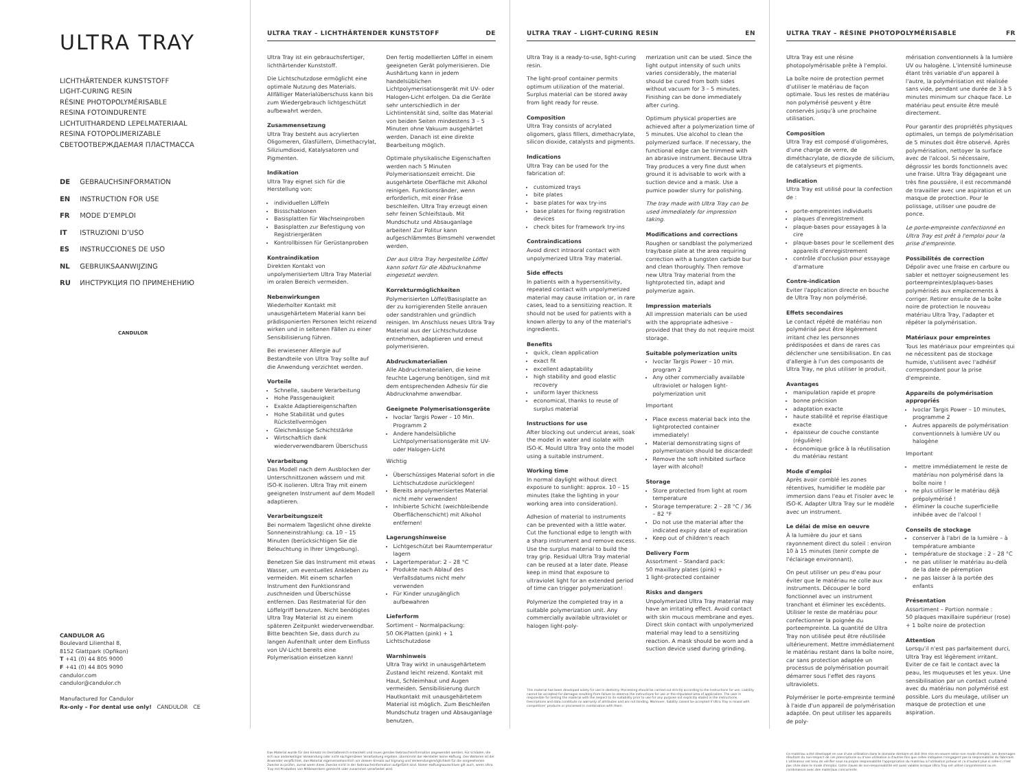ULTRA TRAY
LICHTHÄRTENDER KUNSTSTOFF
LIGHT-CURING RESIN
RÉSINE PHOTOPOLYMÉRISABLE
RESINA FOTOINDURENTE
LICHTUITHARDEND LEPELMATERIAAL
RESINA FOTOPOLIMERIZABLE
СВЕТООТВЕРЖДАЕМАЯ ПЛАСТМАССА
DE GEBRAUCHSINFORMATION
EN INSTRUCTION FOR USE
FR MODE D’EMPLOI
IT ISTRUZIONI D’USO
ES INSTRUCCIONES DE USO
NL GEBRUIKSAANWIJZING
RU ИНСТРУКЦИЯ ПО ПРИМЕНЕНИЮ
CANDULOR
CANDULOR AG
Boulevard Lilienthal 8,
8152 Glattpark (Opfikon)
T +41 (0) 44 805 9000
F +41 (0) 44 805 9090
candulor.com
candulor@candulor.ch
Manufactured for Candulor
Rx-only – For dental use only! CANDULOR CE
ULTRA TRAY – LICHTHÄRTENDER KUNSTSTOFF DE
Ultra Tray ist ein gebrauchsfertiger, lichthärtender Kunststoff.
Die Lichtschutzdose ermöglicht eine optimale Nutzung des Materials. Allfälliger Materialüberschuss kann bis zum Wiedergebrauch lichtgeschützt aufbewahrt werden.
Zusammensetzung
Ultra Tray besteht aus acrylierten Oligomeren, Glasfüllern, Dimethacrylat, Siliziumdioxid, Katalysatoren und Pigmenten.
Indikation
Ultra Tray eignet sich für die Herstellung von:
individuellen Löffeln
Bissschablonen
Basisplatten für Wachseinproben
Basisplatten zur Befestigung von Registriergeräten
Kontrollbissen für Gerüstanproben
Kontraindikation
Direkten Kontakt von unpolymerisiertem Ultra Tray Material im oralen Bereich vermeiden.
Nebenwirkungen
Wiederholter Kontakt mit unausgehärtetem Material kann bei prädisponierten Personen leicht reizend wirken und in seltenen Fällen zu einer Sensibilisierung führen.
Bei erwiesener Allergie auf Bestandteile von Ultra Tray sollte auf die Anwendung verzichtet werden.
Vorteile
Schnelle, saubere Verarbeitung
Hohe Passgenauigkeit
Exakte Adaptiereigenschaften
Hohe Stabilität und gutes Rückstellvermögen
Gleichmässige Schichtstärke
Wirtschaftlich dank wiederverwendbarem Überschuss
Verarbeitung
Das Modell nach dem Ausblocken der Unterschnittzonen wässern und mit ISO-K isolieren. Ultra Tray mit einem geeigneten Instrument auf dem Modell adaptieren.
Verarbeitungszeit
Bei normalem Tageslicht ohne direkte Sonneneinstrahlung: ca. 10 – 15 Minuten (berücksichtigen Sie die Beleuchtung in Ihrer Umgebung).
Benetzen Sie das Instrument mit etwas Wasser, um eventuelles Ankleben zu vermeiden. Mit einem scharfen Instrument den Funktionsrand zuschneiden und Überschüsse entfernen. Das Restmaterial für den Löffelgriff benutzen. Nicht benötigtes Ultra Tray Material ist zu einem späteren Zeitpunkt wiederverwendbar. Bitte beachten Sie, dass durch zu langen Aufenthalt unter dem Einfluss von UV-Licht bereits eine Polymerisation einsetzen kann!
Den fertig modellierten Löffel in einem geeigneten Gerät polymerisieren. Die Aushärtung kann in jedem handelsüblichen Lichtpolymerisationsgerät mit UV- oder Halogen-Licht erfolgen. Da die Geräte sehr unterschiedlich in der Lichtintensität sind, sollte das Material von beiden Seiten mindestens 3 – 5 Minuten ohne Vakuum ausgehärtet werden. Danach ist eine direkte Bearbeitung möglich.
Optimale physikalische Eigenschaften werden nach 5 Minuten Polymerisationszeit erreicht. Die ausgehärtete Oberfläche mit Alkohol reinigen. Funktionsränder, wenn erforderlich, mit einer Fräse beschleifen. Ultra Tray erzeugt einen sehr feinen Schleifstaub. Mit Mundschutz und Absauganlage arbeiten! Zur Politur kann aufgeschlämmtes Bimsmehl verwendet werden.
Der aus Ultra Tray hergestellte Löffel kann sofort für die Abdrucknahme eingesetzt werden.
Korrekturmöglichkeiten
Polymerisierten Löffel/Basisplatte an der zu korrigierenden Stelle anrauen oder sandstrahlen und gründlich reinigen. Im Anschluss neues Ultra Tray Material aus der Lichtschutzdose entnehmen, adaptieren und erneut polymerisieren.
Abdruckmaterialien
Alle Abdruckmaterialien, die keine feuchte Lagerung benötigen, sind mit dem entsprechenden Adhesiv für die Abdrucknahme anwendbar.
Geeignete Polymerisationsgeräte
Ivoclar Targis Power – 10 Min. Programm 2
Andere handelsübliche Lichtpolymerisationsgeräte mit UV- oder Halogen-Licht
Wichtig
Überschüssiges Material sofort in die Lichtschutzdose zurücklegen!
Bereits anpolymerisiertes Material nicht mehr verwenden!
Inhibierte Schicht (weichbleibende Oberflächenschicht) mit Alkohol entfernen!
Lagerungshinweise
Lichtgeschützt bei Raumtemperatur lagern
Lagertemperatur: 2 – 28 °C
Produkte nach Ablauf des Verfallsdatums nicht mehr verwenden
Für Kinder unzugänglich aufbewahren
Lieferform
Sortiment – Normalpackung:
50 OK-Platten (pink) + 1 Lichtschutzdose
Warnhinweis
Ultra Tray wirkt in unausgehärtetem Zustand leicht reizend. Kontakt mit Haut, Schleimhaut und Augen vermeiden. Sensibilisierung durch Hautkontakt mit unausgehärtetem Material ist möglich. Zum Beschleifen Mundschutz tragen und Absauganlage benutzen.
Das Material wurde für den Einsatz im Dentalbereich entwickelt und muss gemäss Gebrauchsinformation angewendet werden. Für Schäden, die sich aus anderweitiger Verwendung oder nicht sachgemässer Verarbeitung ergeben, übernimmt der Hersteller keine Haftung. Des Weiteren ist der Anwender verpflichtet, das Material eigenverantwortlich vor dessen Einsatz auf Eignung und Verwendungsmöglichkeit für die vorgesehenen Zwecke zu prüfen, zumal wenn diese Zwecke nicht in der Gebrauchsinformation aufgeführt sind. Dieser Haftungsausschluss gilt auch, wenn Ultra Tray mit Produkten von Mitbewerbern gemischt oder zusammen verarbeitet wird.
ULTRA TRAY – LIGHT-CURING RESIN EN
Ultra Tray is a ready-to-use, light-curing resin.
The light-proof container permits optimum utilization of the material. Surplus material can be stored away from light ready for reuse.
Composition
Ultra Tray consists of acrylated oligomers, glass fillers, dimethacrylate, silicon dioxide, catalysts and pigments.
Indications
Ultra Tray can be used for the fabrication of:
customized trays
bite plates
base plates for wax try-ins
base plates for fixing registration devices
check bites for framework try-ins
Contraindications
Avoid direct intraoral contact with unpolymerized Ultra Tray material.
Side effects
In patients with a hypersensitivity, repeated contact with unpolymerized material may cause irritation or, in rare cases, lead to a sensitizing reaction. It should not be used for patients with a known allergy to any of the material's ingredients.
Benefits
quick, clean application
exact fit
excellent adaptability
high stability and good elastic recovery
uniform layer thickness
economical, thanks to reuse of surplus material
Instructions for use
After blocking out undercut areas, soak the model in water and isolate with ISO-K. Mould Ultra Tray onto the model using a suitable instrument.
Working time
In normal daylight without direct exposure to sunlight: approx. 10 – 15 minutes (take the lighting in your working area into consideration).
Adhesion of material to instruments can be prevented with a little water. Cut the functional edge to length with a sharp instrument and remove excess. Use the surplus material to build the tray grip. Residual Ultra Tray material can be reused at a later date. Please keep in mind that exposure to ultraviolet light for an extended period of time can trigger polymerization!
Polymerize the completed tray in a suitable polymerization unit. Any commercially available ultraviolet or halogen light-poly-
merization unit can be used. Since the light output intensity of such units varies considerably, the material should be cured from both sides without vacuum for 3 – 5 minutes. Finishing can be done immediately after curing.
Optimum physical properties are achieved after a polymerization time of 5 minutes. Use alcohol to clean the polymerized surface. If necessary, the functional edge can be trimmed with an abrasive instrument. Because Ultra Tray produces a very fine dust when ground it is advisable to work with a suction device and a mask. Use a pumice powder slurry for polishing.
The tray made with Ultra Tray can be used immediately for impression taking.
Modifications and corrections
Roughen or sandblast the polymerized tray/base plate at the area requiring correction with a tungsten carbide bur and clean thoroughly. Then remove new Ultra Tray material from the lightprotected tin, adapt and polymerize again.
Impression materials
All impression materials can be used with the appropriate adhesive – provided that they do not require moist storage.
Suitable polymerization units
Ivoclar Targis Power – 10 min. program 2
Any other commercially available ultraviolet or halogen light-polymerization unit
Important
Place excess material back into the lightprotected container immediately!
Material demonstrating signs of polymerization should be discarded!
Remove the soft inhibited surface layer with alcohol!
Storage
Store protected from light at room temperature
Storage temperature: 2 – 28 °C / 36 – 82 °F
Do not use the material after the indicated expiry date of expiration
Keep out of children's reach
Delivery Form
Assortment – Standard pack:
50 maxillary plates (pink) +
1 light-protected container
Risks and dangers
Unpolymerized Ultra Tray material may have an irritating effect. Avoid contact with skin mucous membrane and eyes. Direct skin contact with unpolymerized material may lead to a sensitizing reaction. A mask should be worn and a suction device used during grinding.
This material has been developed solely for use in dentistry. Processing should be carried out strictly according to the instructions for use. Liability cannot be accepted for damages resulting from failure to observe the instructions for use or the stipulated area of application. The user is responsible for testing the material with the respect to its suitability prior to use for any purpose not explicitly stated in the instructions. Descriptions and data constitute no warranty of attributes and are not binding. Moreover, liability cannot be accepted if Ultra Tray is mixed with competitors' products or processed in combination with them.
ULTRA TRAY – RÉSINE PHOTOPOLYMÉRISABLE FR
Ultra Tray est une résine photopolymérisable prête à l'emploi.
La boîte noire de protection permet d'utiliser le matériau de façon optimale. Tous les restes de matériau non polymérisé peuvent y être conservés jusqu'à une prochaine utilisation.
Composition
Ultra Tray est composé d'oligomères, d'une charge de verre, de diméthacrylate, de dioxyde de silicium, de catalyseurs et pigments.
Indication
Ultra Tray est utilisé pour la confection de :
porte-empreintes individuels
plaques d'enregistrement
plaque-bases pour essayages à la cire
plaque-bases pour le scellement des appareils d'enregistrement
contrôle d'occlusion pour essayage d'armature
Contre-indication
Eviter l'application directe en bouche de Ultra Tray non polymérisé.
Effets secondaires
Le contact répété de matériau non polymérisé peut être légèrement irritant chez les personnes prédisposées et dans de rares cas déclencher une sensibilisation. En cas d'allergie à l'un des composants de Ultra Tray, ne plus utiliser le produit.
Avantages
manipulation rapide et propre
bonne précision
adaptation exacte
haute stabilité et reprise élastique exacte
épaisseur de couche constante (régulière)
économique grâce à la réutilisation du matériau restant
Mode d'emploi
Après avoir comblé les zones rétentives, humidifier le modèle par immersion dans l'eau et l'isoler avec le ISO-K. Adapter Ultra Tray sur le modèle avec un instrument.
Le délai de mise en oeuvre
À la lumière du jour et sans rayonnement direct du soleil : environ 10 à 15 minutes (tenir compte de l'éclairage environnant).
On peut utiliser un peu d'eau pour éviter que le matériau ne colle aux instruments. Découper le bord fonctionnel avec un instrument tranchant et éliminer les excédents. Utiliser le reste de matériau pour confectionner la poignée du porteempreinte. La quantité de Ultra Tray non utilisée peut être réutilisée ultérieurement. Mettre immédiatement le matériau restant dans la boîte noire, car sans protection adaptée un processus de polymérisation pourrait démarrer sous l'effet des rayons ultraviolets.
Polymériser le porte-empreinte terminé à l'aide d'un appareil de polymérisation adaptée. On peut utiliser les appareils de poly-
mérisation conventionnels à la lumière UV ou halogène. L'intensité lumineuse étant très variable d'un appareil à l'autre, la polymérisation est réalisée sans vide, pendant une durée de 3 à 5 minutes minimum sur chaque face. Le matériau peut ensuite être meulé directement.
Pour garantir des propriétés physiques optimales, un temps de polymérisation de 5 minutes doit être observé. Après polymérisation, nettoyer la surface avec de l'alcool. Si nécessaire, dégrossir les bords fonctionnels avec une fraise. Ultra Tray dégageant une très fine poussière, il est recommandé de travailler avec une aspiration et un masque de protection. Pour le polissage, utiliser une poudre de ponce.
Le porte-empreinte confectionné en Ultra Tray est prêt à l'emploi pour la prise d'empreinte.
Possibilités de correction
Dépolir avec une fraise en carbure ou sabler et nettoyer soigneusement les porteempreintes/plaques-bases polymérisés aux emplacements à corriger. Retirer ensuite de la boîte noire de protection le nouveau matériau Ultra Tray, l'adapter et répéter la polymérisation.
Matériaux pour empreintes
Tous les matériaux pour empreintes qui ne nécessitent pas de stockage humide, s'utilisent avec l'adhésif correspondant pour la prise d'empreinte.
Appareils de polymérisation appropriés
Ivoclar Targis Power – 10 minutes, programme 2
Autres appareils de polymérisation conventionnels à lumière UV ou halogène
Important
mettre immédiatement le reste de matériau non polymérisé dans la boîte noire !
ne plus utiliser le matériau déjà prépolymérisé !
éliminer la couche superficielle inhibée avec de l'alcool !
Conseils de stockage
conserver à l'abri de la lumière – à température ambiante
température de stockage : 2 – 28 °C
ne pas utiliser le matériau au-delà de la date de péremption
ne pas laisser à la portée des enfants
Présentation
Assortiment – Portion normale :
50 plaques maxillaire supérieur (rose) + 1 boîte noire de protection
Attention
Lorsqu'il n'est pas parfaitement durci, Ultra Tray est légèrement irritant. Eviter de ce fait le contact avec la peau, les muqueuses et les yeux. Une sensibilisation par un contact cutané avec du matériau non polymérisé est possible. Lors du meulage, utiliser un masque de protection et une aspiration.
Ce matériau a été développé en vue d'une utilisation dans le domaine dentaire et doit être mis en oeuvre selon son mode d'emploi. Les dommages résultant du non-respect de ces prescriptions ou d'une utilisation à d'autres fins que celles indiquées n'engagent pas la responsabilité du fabricant. L'utilisateur est tenu de vérifier sous sa propre responsabilité l'appropriation du matériau à l'utilisation prévue et ce d'autant plus si celle-ci n'est pas citée dans le mode d'emploi. Cette clause de non-responsabilité est aussi valable lorsque Ultra Tray est utilisé conjointement ou en combinaison avec des matériaux concurrents.